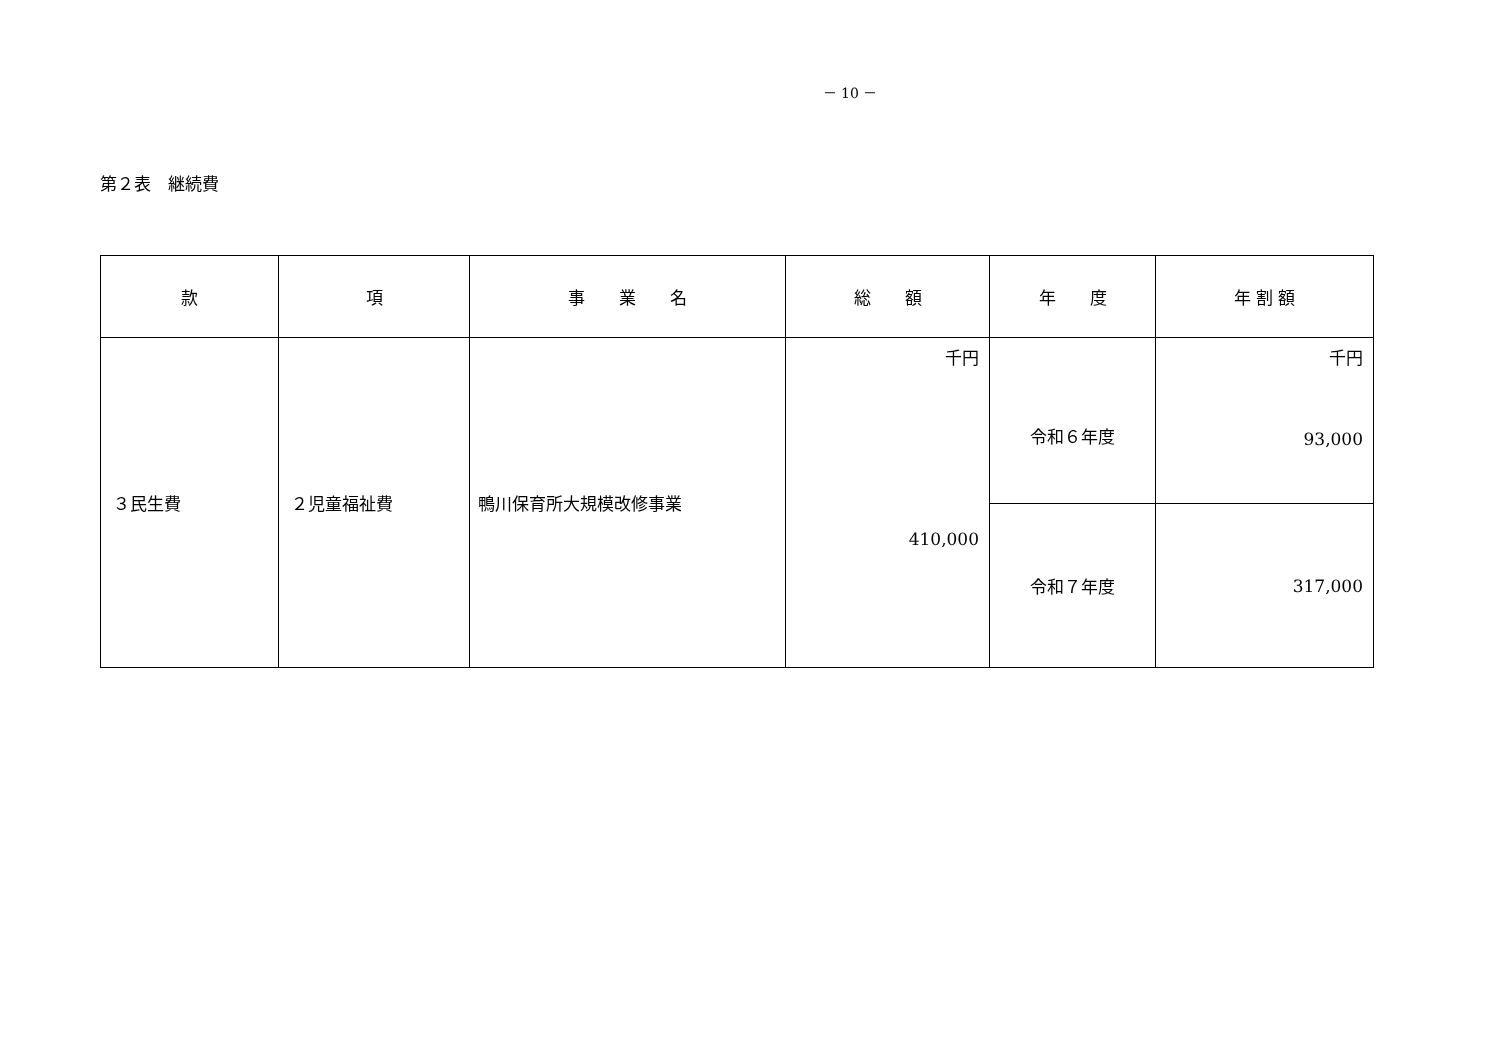－ 10 －
第２表　継続費
| 款 | 項 | 事 業 名 | 総 額 | 年 度 | 年 割 額 |
| --- | --- | --- | --- | --- | --- |
| ３民生費 | ２児童福祉費 | 鴨川保育所大規模改修事業 | 千円 410,000 | 令和６年度 | 千円 93,000 |
| | | | | 令和７年度 | 317,000 |